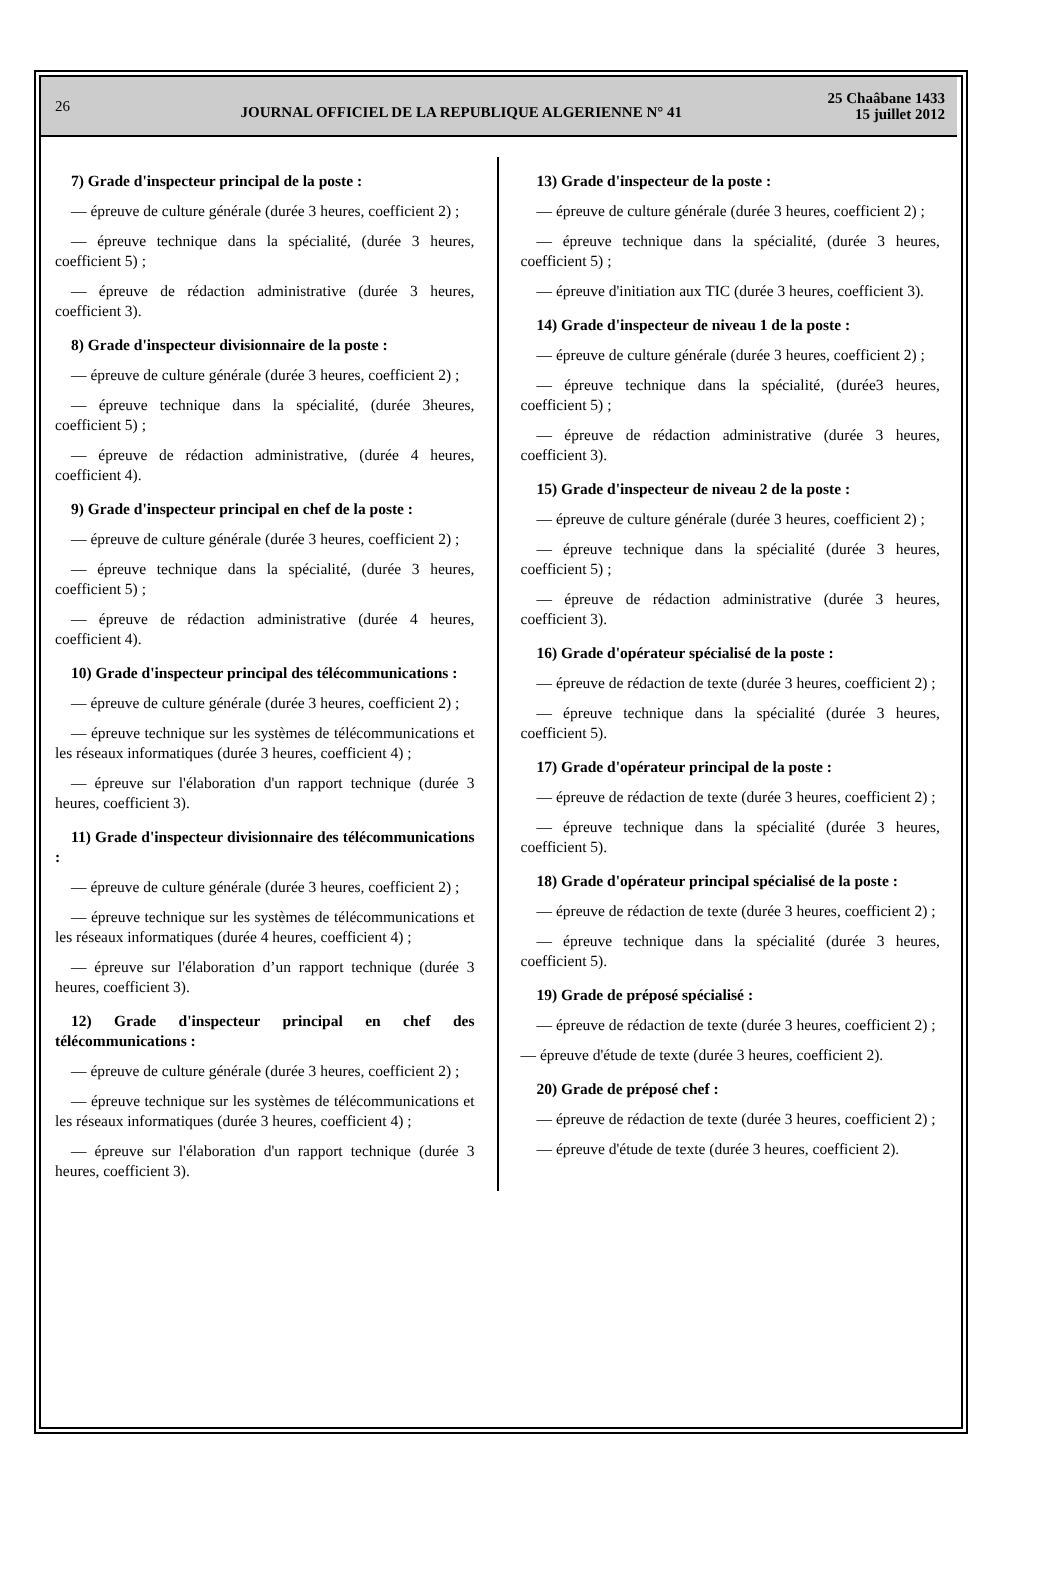26 JOURNAL OFFICIEL DE LA REPUBLIQUE ALGERIENNE N° 41 25 Chaâbane 1433
15 juillet 2012
7) Grade d'inspecteur principal de la poste :
— épreuve de culture générale (durée 3 heures, coefficient 2) ;
— épreuve technique dans la spécialité, (durée 3 heures, coefficient 5) ;
— épreuve de rédaction administrative (durée 3 heures, coefficient 3).
8) Grade d'inspecteur divisionnaire de la poste :
— épreuve de culture générale (durée 3 heures, coefficient 2) ;
— épreuve technique dans la spécialité, (durée 3heures, coefficient 5) ;
— épreuve de rédaction administrative, (durée 4 heures, coefficient 4).
9) Grade d'inspecteur principal en chef de la poste :
— épreuve de culture générale (durée 3 heures, coefficient 2) ;
— épreuve technique dans la spécialité, (durée 3 heures, coefficient 5) ;
— épreuve de rédaction administrative (durée 4 heures, coefficient 4).
10) Grade d'inspecteur principal des télécommunications :
— épreuve de culture générale (durée 3 heures, coefficient 2) ;
— épreuve technique sur les systèmes de télécommunications et les réseaux informatiques (durée 3 heures, coefficient 4) ;
— épreuve sur l'élaboration d'un rapport technique (durée 3 heures, coefficient 3).
11) Grade d'inspecteur divisionnaire des télécommunications :
— épreuve de culture générale (durée 3 heures, coefficient 2) ;
— épreuve technique sur les systèmes de télécommunications et les réseaux informatiques (durée 4 heures, coefficient 4) ;
— épreuve sur l'élaboration d’un rapport technique (durée 3 heures, coefficient 3).
12) Grade d'inspecteur principal en chef des télécommunications :
— épreuve de culture générale (durée 3 heures, coefficient 2) ;
— épreuve technique sur les systèmes de télécommunications et les réseaux informatiques (durée 3 heures, coefficient 4) ;
— épreuve sur l'élaboration d'un rapport technique (durée 3 heures, coefficient 3).
13) Grade d'inspecteur de la poste :
— épreuve de culture générale (durée 3 heures, coefficient 2) ;
— épreuve technique dans la spécialité, (durée 3 heures, coefficient 5) ;
— épreuve d'initiation aux TIC (durée 3 heures, coefficient 3).
14) Grade d'inspecteur de niveau 1 de la poste :
— épreuve de culture générale (durée 3 heures, coefficient 2) ;
— épreuve technique dans la spécialité, (durée3 heures, coefficient 5) ;
— épreuve de rédaction administrative (durée 3 heures, coefficient 3).
15) Grade d'inspecteur de niveau 2 de la poste :
— épreuve de culture générale (durée 3 heures, coefficient 2) ;
— épreuve technique dans la spécialité (durée 3 heures, coefficient 5) ;
— épreuve de rédaction administrative (durée 3 heures, coefficient 3).
16) Grade d'opérateur spécialisé de la poste :
— épreuve de rédaction de texte (durée 3 heures, coefficient 2) ;
— épreuve technique dans la spécialité (durée 3 heures, coefficient 5).
17) Grade d'opérateur principal de la poste :
— épreuve de rédaction de texte (durée 3 heures, coefficient 2) ;
— épreuve technique dans la spécialité (durée 3 heures, coefficient 5).
18) Grade d'opérateur principal spécialisé de la poste :
— épreuve de rédaction de texte (durée 3 heures, coefficient 2) ;
— épreuve technique dans la spécialité (durée 3 heures, coefficient 5).
19) Grade de préposé spécialisé :
— épreuve de rédaction de texte (durée 3 heures, coefficient 2) ;
— épreuve d'étude de texte (durée 3 heures, coefficient 2).
20) Grade de préposé chef :
— épreuve de rédaction de texte (durée 3 heures, coefficient 2) ;
— épreuve d'étude de texte (durée 3 heures, coefficient 2).